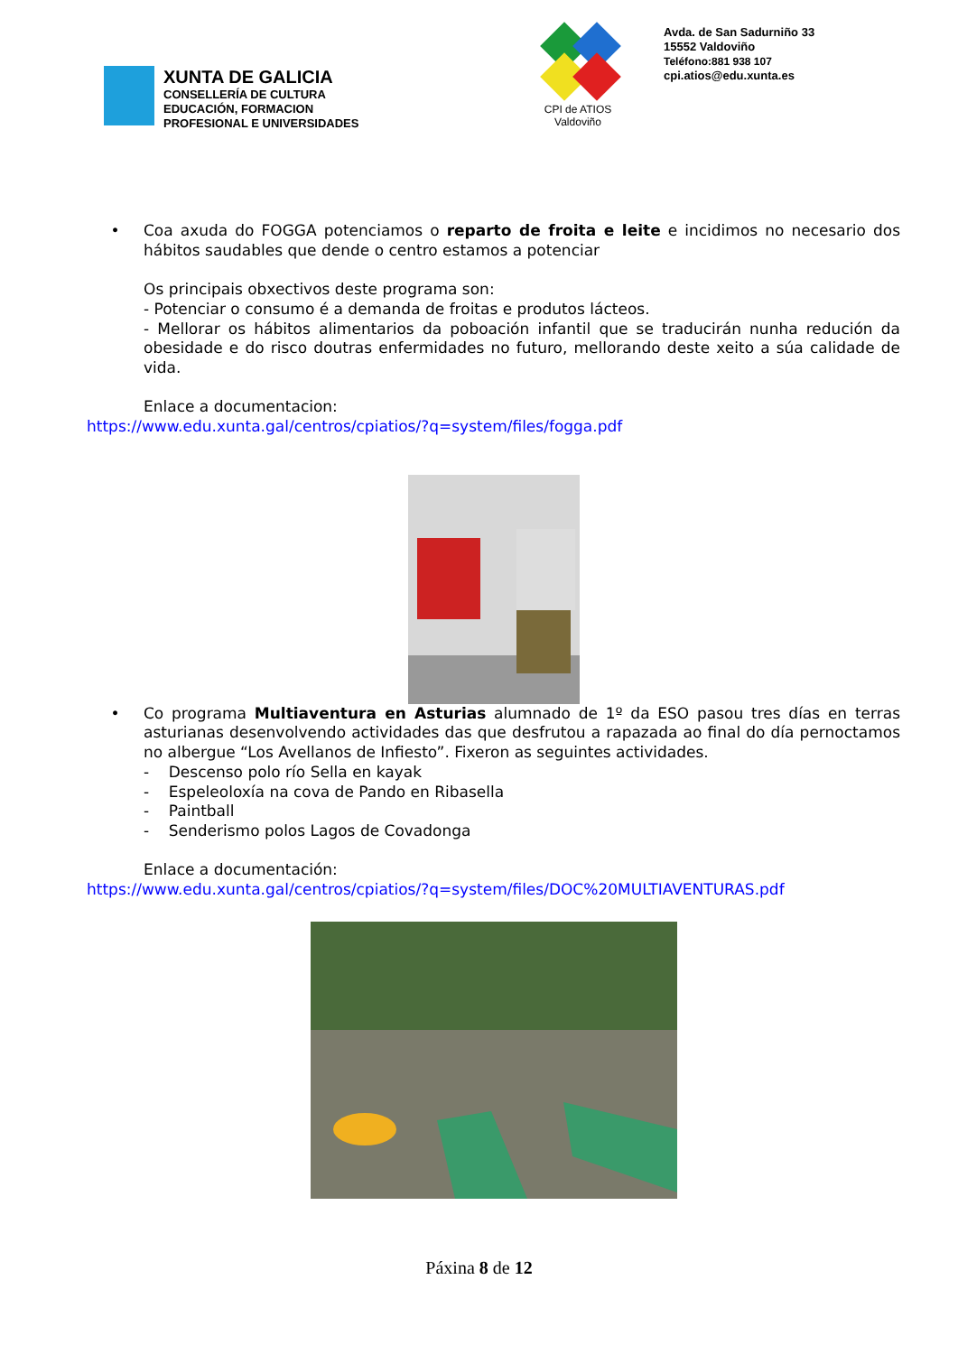XUNTA DE GALICIA
CONSELLERÍA DE CULTURA
EDUCACIÓN, FORMACION
PROFESIONAL E UNIVERSIDADES
CPI de ATIOS
Valdoviño
Avda. de San Sadurniño 33
15552 Valdoviño
Teléfono:881 938 107
cpi.atios@edu.xunta.es
• Coa axuda do FOGGA potenciamos o reparto de froita e leite e incidimos no necesario dos hábitos saudables que dende o centro estamos a potenciar
Os principais obxectivos deste programa son:
- Potenciar o consumo é a demanda de froitas e produtos lácteos.
- Mellorar os hábitos alimentarios da poboación infantil que se traducirán nunha redución da obesidade e do risco doutras enfermidades no futuro, mellorando deste xeito a súa calidade de vida.
Enlace a documentacion:
https://www.edu.xunta.gal/centros/cpiatios/?q=system/files/fogga.pdf
• Co programa Multiaventura en Asturias alumnado de 1º da ESO pasou tres días en terras asturianas desenvolvendo actividades das que desfrutou a rapazada ao final do día pernoctamos no albergue “Los Avellanos de Infiesto”. Fixeron as seguintes actividades.
- Descenso polo río Sella en kayak
- Espeleoloxía na cova de Pando en Ribasella
- Paintball
- Senderismo polos Lagos de Covadonga
Enlace a documentación:
https://www.edu.xunta.gal/centros/cpiatios/?q=system/files/DOC%20MULTIAVENTURAS.pdf
Páxina 8 de 12